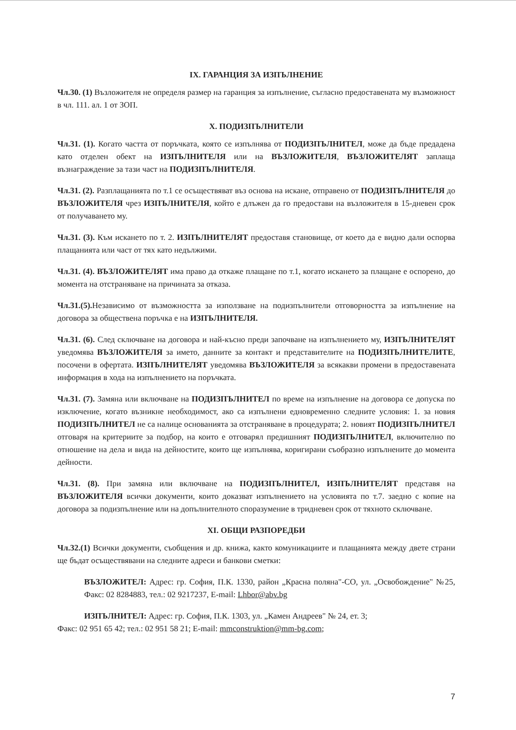IX. ГАРАНЦИЯ ЗА ИЗПЪЛНЕНИЕ
Чл.30. (1) Възложителя не определя размер на гаранция за изпълнение, съгласно предоставената му възможност в чл. 111. ал. 1 от ЗОП.
X. ПОДИЗПЪЛНИТЕЛИ
Чл.31. (1). Когато частта от поръчката, която се изпълнява от ПОДИЗПЪЛНИТЕЛ, може да бъде предадена като отделен обект на ИЗПЪЛНИТЕЛЯ или на ВЪЗЛОЖИТЕЛЯ, ВЪЗЛОЖИТЕЛЯТ заплаща възнаграждение за тази част на ПОДИЗПЪЛНИТЕЛЯ.
Чл.31. (2). Разплащанията по т.1 се осъществяват въз основа на искане, отправено от ПОДИЗПЪЛНИТЕЛЯ до ВЪЗЛОЖИТЕЛЯ чрез ИЗПЪЛНИТЕЛЯ, който е длъжен да го предостави на възложителя в 15-дневен срок от получаването му.
Чл.31. (3). Към искането по т. 2. ИЗПЪЛНИТЕЛЯТ предоставя становище, от което да е видно дали оспорва плащанията или част от тях като недължими.
Чл.31. (4). ВЪЗЛОЖИТЕЛЯТ има право да откаже плащане по т.1, когато искането за плащане е оспорено, до момента на отстраняване на причината за отказа.
Чл.31.(5). Независимо от възможността за използване на подизпълнители отговорността за изпълнение на договора за обществена поръчка е на ИЗПЪЛНИТЕЛЯ.
Чл.31. (6). След сключване на договора и най-късно преди започване на изпълнението му, ИЗПЪЛНИТЕЛЯТ уведомява ВЪЗЛОЖИТЕЛЯ за името, данните за контакт и представителите на ПОДИЗПЪЛНИТЕЛИТЕ, посочени в офертата. ИЗПЪЛНИТЕЛЯТ уведомява ВЪЗЛОЖИТЕЛЯ за всякакви промени в предоставената информация в хода на изпълнението на поръчката.
Чл.31. (7). Замяна или включване на ПОДИЗПЪЛНИТЕЛ по време на изпълнение на договора се допуска по изключение, когато възникне необходимост, ако са изпълнени едновременно следните условия: 1. за новия ПОДИЗПЪЛНИТЕЛ не са налице основанията за отстраняване в процедурата; 2. новият ПОДИЗПЪЛНИТЕЛ отговаря на критериите за подбор, на които е отговарял предишният ПОДИЗПЪЛНИТЕЛ, включително по отношение на дела и вида на дейностите, които ще изпълнява, коригирани съобразно изпълнените до момента дейности.
Чл.31. (8). При замяна или включване на ПОДИЗПЪЛНИТЕЛ, ИЗПЪЛНИТЕЛЯТ представя на ВЪЗЛОЖИТЕЛЯ всички документи, които доказват изпълнението на условията по т.7. заедно с копие на договора за подизпълнение или на допълнителното споразумение в тридневен срок от тяхното сключване.
XI. ОБЩИ РАЗПОРЕДБИ
Чл.32.(1) Всички документи, съобщения и др. книжа, както комуникациите и плащанията между двете страни ще бъдат осъществявани на следните адреси и банкови сметки:
ВЪЗЛОЖИТЕЛ: Адрес: гр. София, П.К. 1330, район „Красна поляна"-СО, ул. „Освобождение" №25, Факс: 02 8284883, тел.: 02 9217237, E-mail: Lhbor@abv.bg
ИЗПЪЛНИТЕЛ: Адрес: гр. София, П.К. 1303, ул. „Камен Андреев" № 24, ет. 3;
Факс: 02 951 65 42; тел.: 02 951 58 21; E-mail: mmconstruktion@mm-bg.com;
7